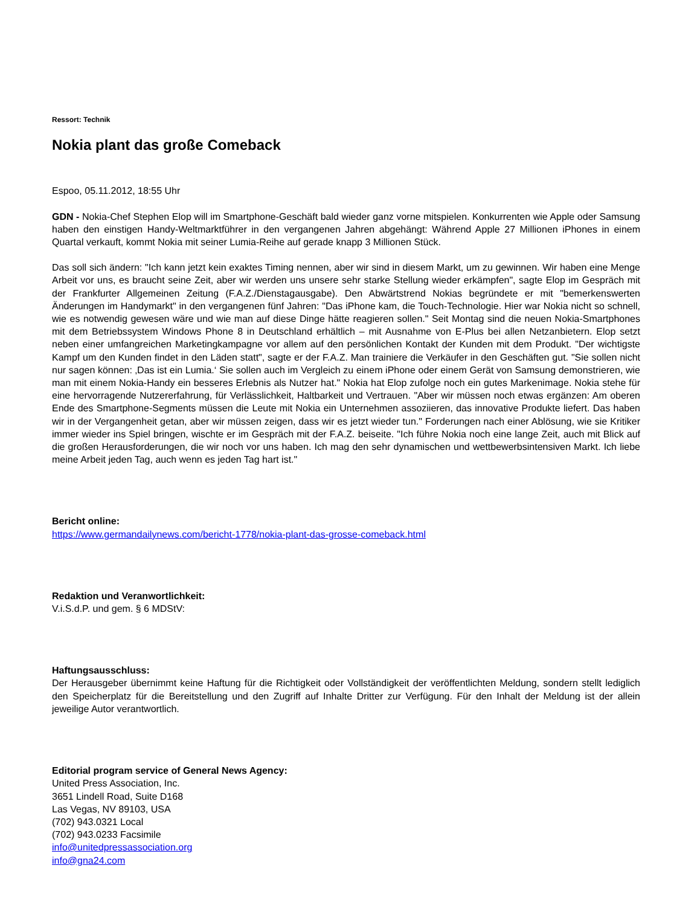Ressort: Technik
Nokia plant das große Comeback
Espoo, 05.11.2012, 18:55 Uhr
GDN - Nokia-Chef Stephen Elop will im Smartphone-Geschäft bald wieder ganz vorne mitspielen. Konkurrenten wie Apple oder Samsung haben den einstigen Handy-Weltmarktführer in den vergangenen Jahren abgehängt: Während Apple 27 Millionen iPhones in einem Quartal verkauft, kommt Nokia mit seiner Lumia-Reihe auf gerade knapp 3 Millionen Stück.
Das soll sich ändern: "Ich kann jetzt kein exaktes Timing nennen, aber wir sind in diesem Markt, um zu gewinnen. Wir haben eine Menge Arbeit vor uns, es braucht seine Zeit, aber wir werden uns unsere sehr starke Stellung wieder erkämpfen", sagte Elop im Gespräch mit der Frankfurter Allgemeinen Zeitung (F.A.Z./Dienstagausgabe). Den Abwärtstrend Nokias begründete er mit "bemerkenswerten Änderungen im Handymarkt" in den vergangenen fünf Jahren: "Das iPhone kam, die Touch-Technologie. Hier war Nokia nicht so schnell, wie es notwendig gewesen wäre und wie man auf diese Dinge hätte reagieren sollen." Seit Montag sind die neuen Nokia-Smartphones mit dem Betriebssystem Windows Phone 8 in Deutschland erhältlich – mit Ausnahme von E-Plus bei allen Netzanbietern. Elop setzt neben einer umfangreichen Marketingkampagne vor allem auf den persönlichen Kontakt der Kunden mit dem Produkt. "Der wichtigste Kampf um den Kunden findet in den Läden statt", sagte er der F.A.Z. Man trainiere die Verkäufer in den Geschäften gut. "Sie sollen nicht nur sagen können: ‚Das ist ein Lumia.‘ Sie sollen auch im Vergleich zu einem iPhone oder einem Gerät von Samsung demonstrieren, wie man mit einem Nokia-Handy ein besseres Erlebnis als Nutzer hat." Nokia hat Elop zufolge noch ein gutes Markenimage. Nokia stehe für eine hervorragende Nutzererfahrung, für Verlässlichkeit, Haltbarkeit und Vertrauen. "Aber wir müssen noch etwas ergänzen: Am oberen Ende des Smartphone-Segments müssen die Leute mit Nokia ein Unternehmen assoziieren, das innovative Produkte liefert. Das haben wir in der Vergangenheit getan, aber wir müssen zeigen, dass wir es jetzt wieder tun." Forderungen nach einer Ablösung, wie sie Kritiker immer wieder ins Spiel bringen, wischte er im Gespräch mit der F.A.Z. beiseite. "Ich führe Nokia noch eine lange Zeit, auch mit Blick auf die großen Herausforderungen, die wir noch vor uns haben. Ich mag den sehr dynamischen und wettbewerbsintensiven Markt. Ich liebe meine Arbeit jeden Tag, auch wenn es jeden Tag hart ist."
Bericht online:
https://www.germandailynews.com/bericht-1778/nokia-plant-das-grosse-comeback.html
Redaktion und Veranwortlichkeit:
V.i.S.d.P. und gem. § 6 MDStV:
Haftungsausschluss:
Der Herausgeber übernimmt keine Haftung für die Richtigkeit oder Vollständigkeit der veröffentlichten Meldung, sondern stellt lediglich den Speicherplatz für die Bereitstellung und den Zugriff auf Inhalte Dritter zur Verfügung. Für den Inhalt der Meldung ist der allein jeweilige Autor verantwortlich.
Editorial program service of General News Agency:
United Press Association, Inc.
3651 Lindell Road, Suite D168
Las Vegas, NV 89103, USA
(702) 943.0321 Local
(702) 943.0233 Facsimile
info@unitedpressassociation.org
info@gna24.com